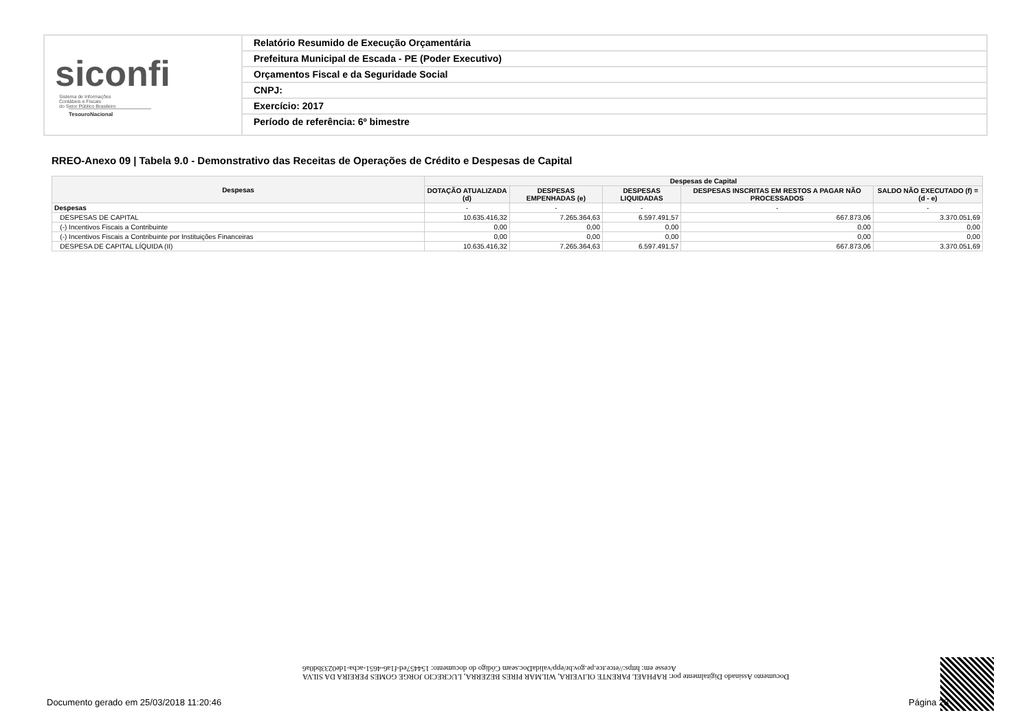siconfi Sistema de Informações
Contábeis e Fiscais
do Setor Público Brasileiro
TesouroNacional
Relatório Resumido de Execução Orçamentária
Prefeitura Municipal de Escada - PE (Poder Executivo)
Orçamentos Fiscal e da Seguridade Social
CNPJ:
Exercício: 2017
Período de referência: 6º bimestre
RREO-Anexo 09 | Tabela 9.0 - Demonstrativo das Receitas de Operações de Crédito e Despesas de Capital
| Despesas | Despesas de Capital | | | | |
| --- | --- | --- | --- | --- | --- |
| | DOTAÇÃO ATUALIZADA (d) | DESPESAS EMPENHADAS (e) | DESPESAS LIQUIDADAS | DESPESAS INSCRITAS EM RESTOS A PAGAR NÃO PROCESSADOS | SALDO NÃO EXECUTADO (f) = (d - e) |
| Despesas | - | - | - | - | - |
| DESPESAS DE CAPITAL | 10.635.416,32 | 7.265.364,63 | 6.597.491,57 | 667.873,06 | 3.370.051,69 |
| (-) Incentivos Fiscais a Contribuinte | 0,00 | 0,00 | 0,00 | 0,00 | 0,00 |
| (-) Incentivos Fiscais a Contribuinte por Instituições Financeiras | 0,00 | 0,00 | 0,00 | 0,00 | 0,00 |
| DESPESA DE CAPITAL LÍQUIDA (II) | 10.635.416,32 | 7.265.364,63 | 6.597.491,57 | 667.873,06 | 3.370.051,69 |
Documento Assinado Digitalmente por: RAPHAEL PARENTE OLIVEIRA, WILMAR PIRES BEZERRA, LUCRECIO JORGE GOMES PEREIRA DA SILVA
Acesse em: https://etce.tce.pe.gov.br/epp/validaDoc.seam Código do documento: 154457ed-f1a6-4651-acba-1de0233bd0a6
Documento gerado em 25/03/2018 11:20:46
Página 28